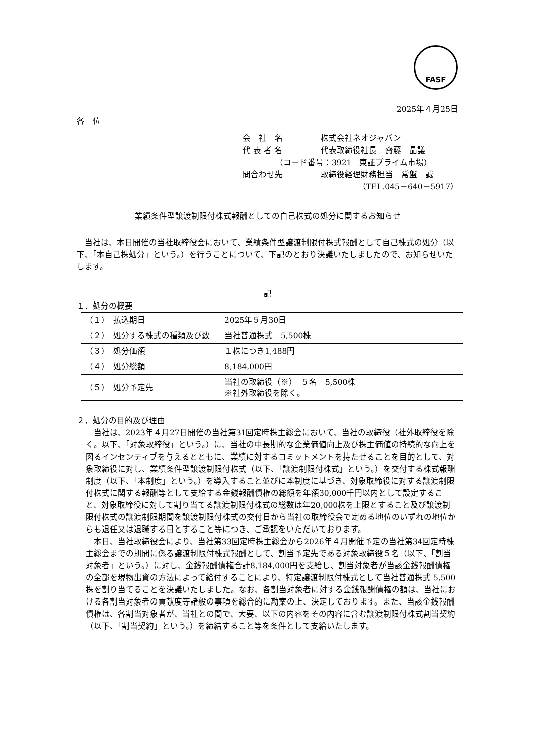FASF
2025年４月25日
各　位
会　社　名 株式会社ネオジャパン
代 表 者 名 代表取締役社長　齋藤　晶議
（コード番号：3921　東証プライム市場）
問合わせ先 取締役経理財務担当　常盤　誠
（TEL.045－640－5917）
業績条件型譲渡制限付株式報酬としての自己株式の処分に関するお知らせ
当社は、本日開催の当社取締役会において、業績条件型譲渡制限付株式報酬として自己株式の処分（以下、「本自己株処分」という。）を行うことについて、下記のとおり決議いたしましたので、お知らせいたします。
記
１．処分の概要
| （１） 払込期日 | 2025年５月30日 |
| （２） 処分する株式の種類及び数 | 当社普通株式 5,500株 |
| （３） 処分価額 | １株につき1,488円 |
| （４） 処分総額 | 8,184,000円 |
| （５） 処分予定先 | 当社の取締役（※） ５名 5,500株 ※社外取締役を除く。 |
２．処分の目的及び理由
当社は、2023年４月27日開催の当社第31回定時株主総会において、当社の取締役（社外取締役を除く。以下、「対象取締役」という。）に、当社の中長期的な企業価値向上及び株主価値の持続的な向上を図るインセンティブを与えるとともに、業績に対するコミットメントを持たせることを目的として、対象取締役に対し、業績条件型譲渡制限付株式（以下、「譲渡制限付株式」という。）を交付する株式報酬制度（以下、「本制度」という。）を導入すること並びに本制度に基づき、対象取締役に対する譲渡制限付株式に関する報酬等として支給する金銭報酬債権の総額を年額30,000千円以内として設定すること、対象取締役に対して割り当てる譲渡制限付株式の総数は年20,000株を上限とすること及び譲渡制限付株式の譲渡制限期間を譲渡制限付株式の交付日から当社の取締役会で定める地位のいずれの地位からも退任又は退職する日とすること等につき、ご承認をいただいております。
本日、当社取締役会により、当社第33回定時株主総会から2026年４月開催予定の当社第34回定時株主総会までの期間に係る譲渡制限付株式報酬として、割当予定先である対象取締役５名（以下、「割当対象者」という。）に対し、金銭報酬債権合計8,184,000円を支給し、割当対象者が当該金銭報酬債権の全部を現物出資の方法によって給付することにより、特定譲渡制限付株式として当社普通株式 5,500 株を割り当てることを決議いたしました。なお、各割当対象者に対する金銭報酬債権の額は、当社における各割当対象者の貢献度等諸般の事項を総合的に勘案の上、決定しております。また、当該金銭報酬債権は、各割当対象者が、当社との間で、大要、以下の内容をその内容に含む譲渡制限付株式割当契約（以下、「割当契約」という。）を締結すること等を条件として支給いたします。